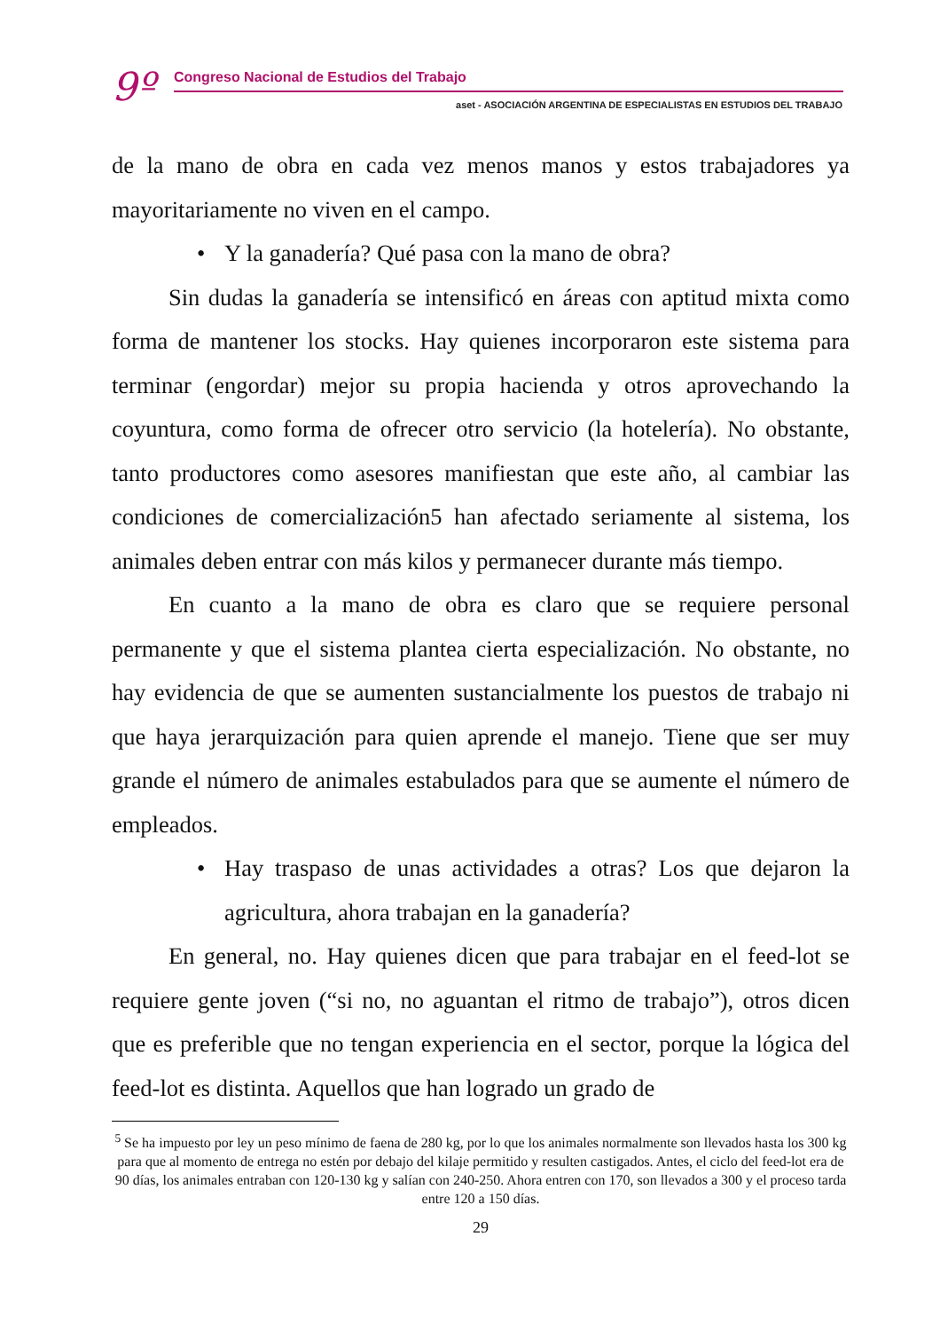9º
Congreso Nacional de Estudios del Trabajo
aset - ASOCIACIÓN ARGENTINA DE ESPECIALISTAS EN ESTUDIOS DEL TRABAJO
de la mano de obra en cada vez menos manos y estos trabajadores ya mayoritariamente no viven en el campo.
• Y la ganadería? Qué pasa con la mano de obra?
Sin dudas la ganadería se intensificó en áreas con aptitud mixta como forma de mantener los stocks. Hay quienes incorporaron este sistema para terminar (engordar) mejor su propia hacienda y otros aprovechando la coyuntura, como forma de ofrecer otro servicio (la hotelería). No obstante, tanto productores como asesores manifiestan que este año, al cambiar las condiciones de comercialización5 han afectado seriamente al sistema, los animales deben entrar con más kilos y permanecer durante más tiempo.
En cuanto a la mano de obra es claro que se requiere personal permanente y que el sistema plantea cierta especialización. No obstante, no hay evidencia de que se aumenten sustancialmente los puestos de trabajo ni que haya jerarquización para quien aprende el manejo. Tiene que ser muy grande el número de animales estabulados para que se aumente el número de empleados.
• Hay traspaso de unas actividades a otras? Los que dejaron la agricultura, ahora trabajan en la ganadería?
En general, no. Hay quienes dicen que para trabajar en el feed-lot se requiere gente joven (“si no, no aguantan el ritmo de trabajo”), otros dicen que es preferible que no tengan experiencia en el sector, porque la lógica del feed-lot es distinta. Aquellos que han logrado un grado de
<sup>5</sup> Se ha impuesto por ley un peso mínimo de faena de 280 kg, por lo que los animales normalmente son llevados hasta los 300 kg para que al momento de entrega no estén por debajo del kilaje permitido y resulten castigados. Antes, el ciclo del feed-lot era de 90 días, los animales entraban con 120-130 kg y salían con 240-250. Ahora entren con 170, son llevados a 300 y el proceso tarda entre 120 a 150 días.
29